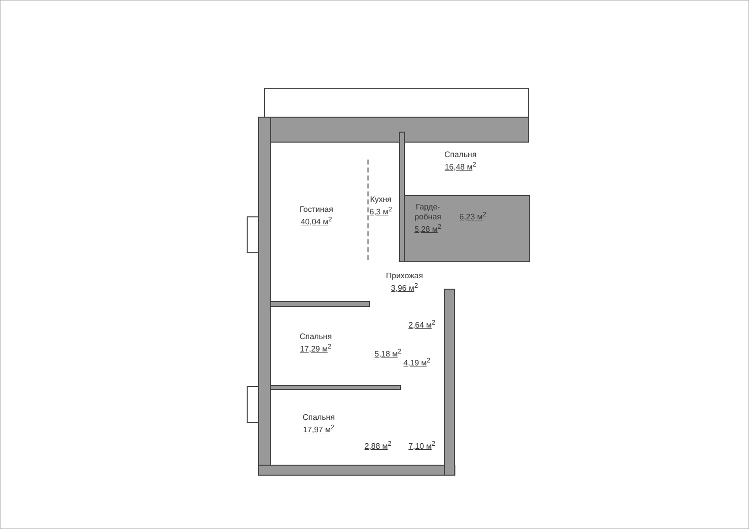Гостиная
40,04 м<sup>2</sup>
Кухня
6,3 м<sup>2</sup>
Спальня
16,48 м<sup>2</sup>
Гарде-
робная
5,28 м<sup>2</sup>
6,23 м<sup>2</sup>
Прихожая
3,96 м<sup>2</sup>
2,64 м<sup>2</sup>
Спальня
17,29 м<sup>2</sup>
5,18 м<sup>2</sup>
4,19 м<sup>2</sup>
Спальня
17,97 м<sup>2</sup>
2,88 м<sup>2</sup> 7,10 м<sup>2</sup>